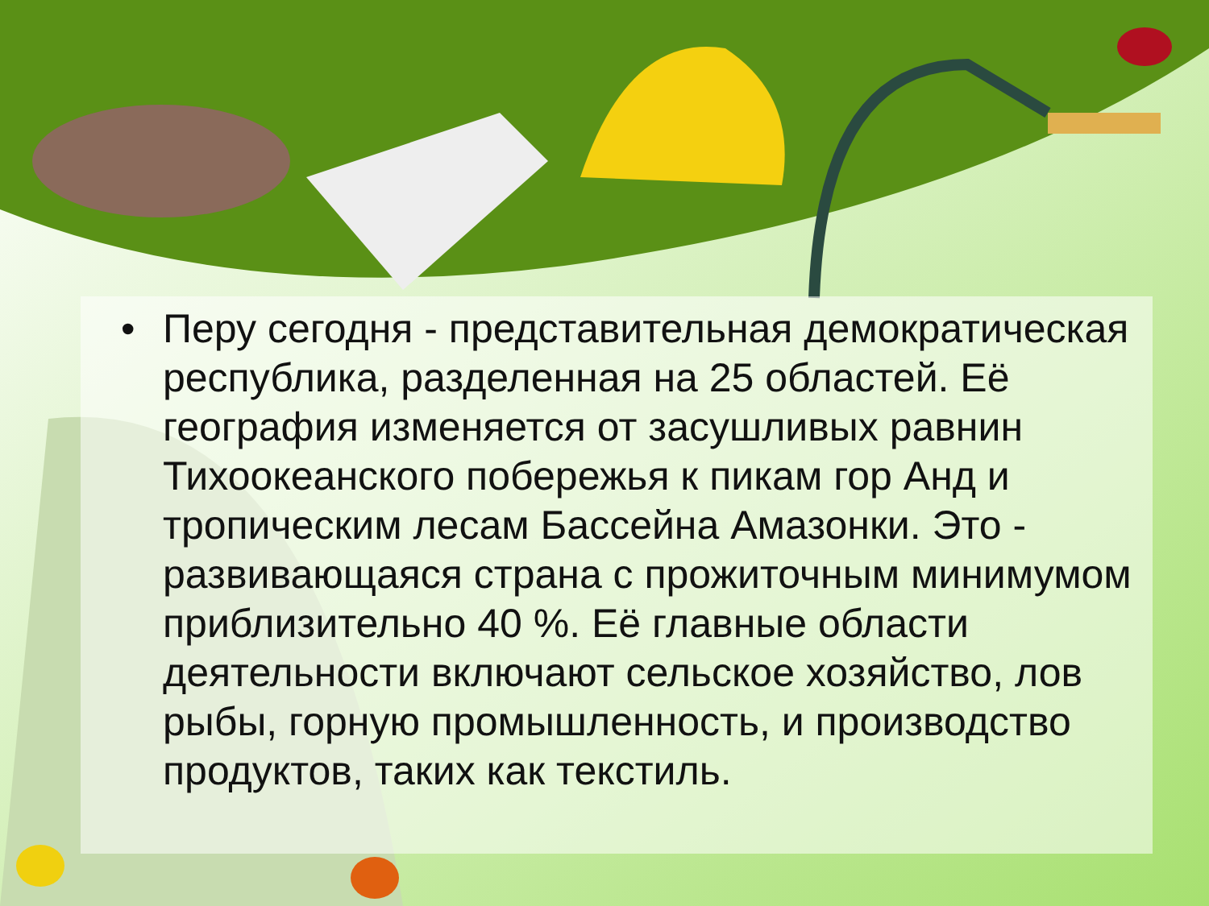• Перу сегодня - представительная демократическая республика, разделенная на 25 областей. Её география изменяется от засушливых равнин Тихоокеанского побережья к пикам гор Анд и тропическим лесам Бассейна Амазонки. Это - развивающаяся страна с прожиточным минимумом приблизительно 40 %. Её главные области деятельности включают сельское хозяйство, лов рыбы, горную промышленность, и производство продуктов, таких как текстиль.